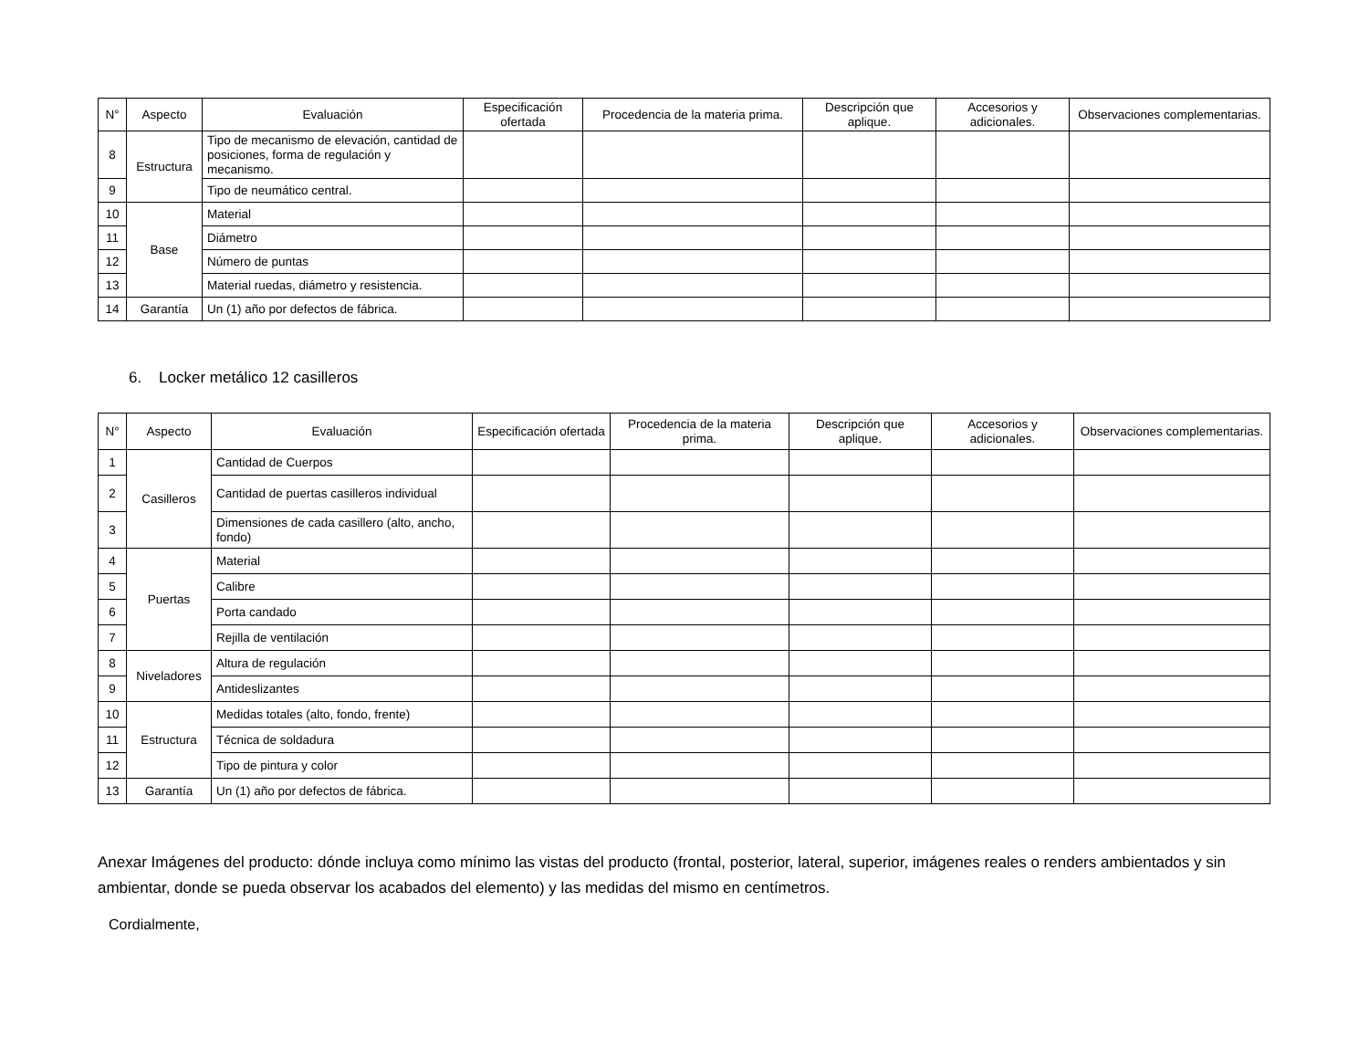| N° | Aspecto | Evaluación | Especificación ofertada | Procedencia de la materia prima. | Descripción que aplique. | Accesorios y adicionales. | Observaciones complementarias. |
| --- | --- | --- | --- | --- | --- | --- | --- |
| 8 | Estructura | Tipo de mecanismo de elevación, cantidad de posiciones, forma de regulación y mecanismo. | | | | | |
| 9 | | Tipo de neumático central. | | | | | |
| 10 | Base | Material | | | | | |
| 11 | | Diámetro | | | | | |
| 12 | | Número de puntas | | | | | |
| 13 | | Material ruedas, diámetro y resistencia. | | | | | |
| 14 | Garantía | Un (1) año por defectos de fábrica. | | | | | |
6. Locker metálico 12 casilleros
| N° | Aspecto | Evaluación | Especificación ofertada | Procedencia de la materia prima. | Descripción que aplique. | Accesorios y adicionales. | Observaciones complementarias. |
| --- | --- | --- | --- | --- | --- | --- | --- |
| 1 | Casilleros | Cantidad de Cuerpos | | | | | |
| 2 | | Cantidad de puertas casilleros individual | | | | | |
| 3 | | Dimensiones de cada casillero (alto, ancho, fondo) | | | | | |
| 4 | Puertas | Material | | | | | |
| 5 | | Calibre | | | | | |
| 6 | | Porta candado | | | | | |
| 7 | | Rejilla de ventilación | | | | | |
| 8 | Niveladores | Altura de regulación | | | | | |
| 9 | | Antideslizantes | | | | | |
| 10 | Estructura | Medidas totales (alto, fondo, frente) | | | | | |
| 11 | | Técnica de soldadura | | | | | |
| 12 | | Tipo de pintura y color | | | | | |
| 13 | Garantía | Un (1) año por defectos de fábrica. | | | | | |
Anexar Imágenes del producto: dónde incluya como mínimo las vistas del producto (frontal, posterior, lateral, superior, imágenes reales o renders ambientados y sin ambientar, donde se pueda observar los acabados del elemento) y las medidas del mismo en centímetros.
Cordialmente,